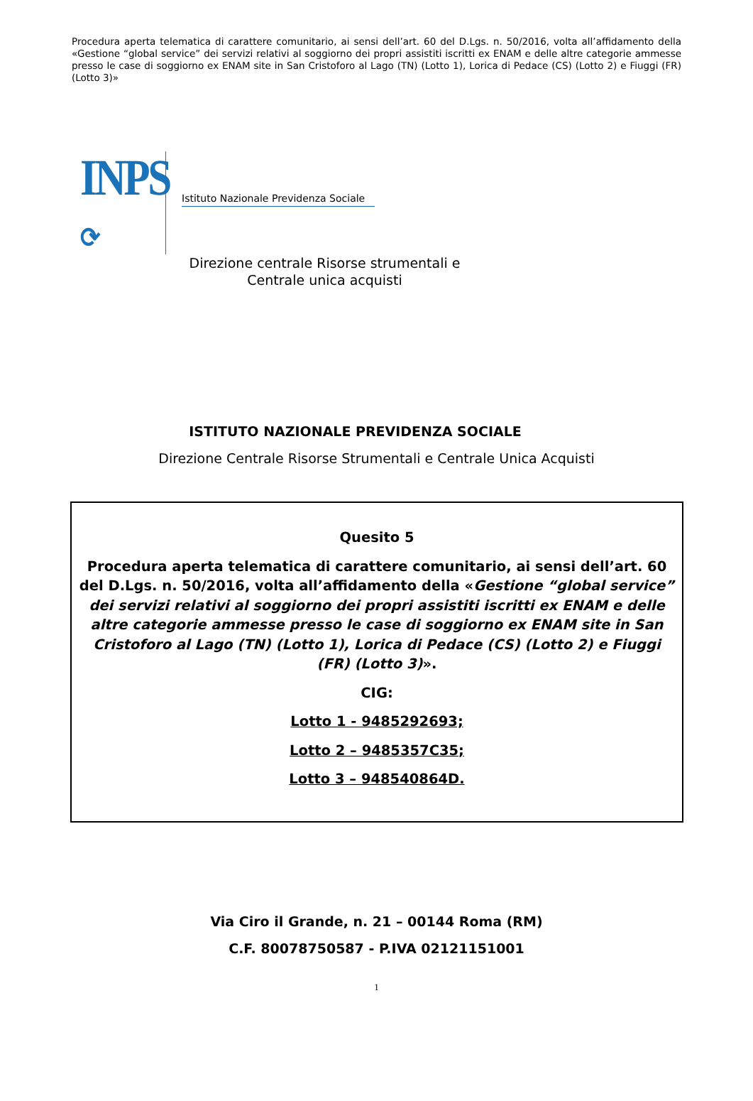Procedura aperta telematica di carattere comunitario, ai sensi dell’art. 60 del D.Lgs. n. 50/2016, volta all’affidamento della «Gestione “global service” dei servizi relativi al soggiorno dei propri assistiti iscritti ex ENAM e delle altre categorie ammesse presso le case di soggiorno ex ENAM site in San Cristoforo al Lago (TN) (Lotto 1), Lorica di Pedace (CS) (Lotto 2) e Fiuggi (FR) (Lotto 3)»
INPS
⟳
Istituto Nazionale Previdenza Sociale
Direzione centrale Risorse strumentali e
Centrale unica acquisti
ISTITUTO NAZIONALE PREVIDENZA SOCIALE
Direzione Centrale Risorse Strumentali e Centrale Unica Acquisti
Quesito 5
Procedura aperta telematica di carattere comunitario, ai sensi dell’art. 60 del D.Lgs. n. 50/2016, volta all’affidamento della «Gestione “global service” dei servizi relativi al soggiorno dei propri assistiti iscritti ex ENAM e delle altre categorie ammesse presso le case di soggiorno ex ENAM site in San Cristoforo al Lago (TN) (Lotto 1), Lorica di Pedace (CS) (Lotto 2) e Fiuggi (FR) (Lotto 3)».
CIG:
Lotto 1 - 9485292693;
Lotto 2 – 9485357C35;
Lotto 3 – 948540864D.
Via Ciro il Grande, n. 21 – 00144 Roma (RM)
C.F. 80078750587 - P.IVA 02121151001
1